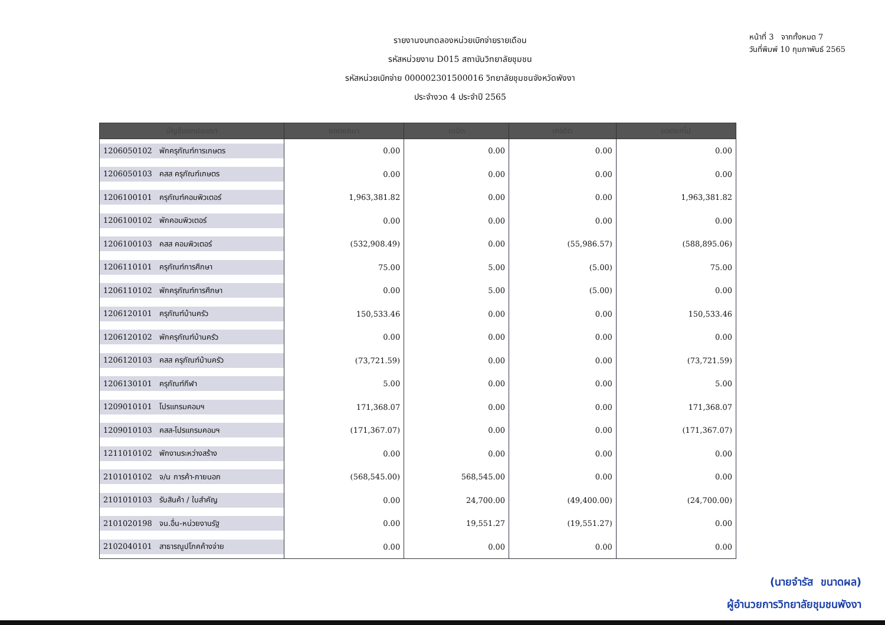รายงานงบทดลองหน่วยเบิกจ่ายรายเดือน
รหัสหน่วยงาน D015 สถาบันวิทยาลัยชุมชน
รหัสหน่วยเบิกจ่าย 000002301500016 วิทยาลัยชุมชนจังหวัดพังงา
ประจำงวด 4 ประจำปี 2565
หน้าที่ 3 จากทั้งหมด 7
วันที่พิมพ์ 10 กุมภาพันธ์ 2565
| บัญชีแยกประเภท | ยอดยกมา | เดบิต | เครดิต | ยอดยกไป |
| --- | --- | --- | --- | --- |
| 1206050102 พักครุภัณฑ์การเกษตร | 0.00 | 0.00 | 0.00 | 0.00 |
| 1206050103 คสส ครุภัณฑ์เกษตร | 0.00 | 0.00 | 0.00 | 0.00 |
| 1206100101 ครุภัณฑ์คอมพิวเตอร์ | 1,963,381.82 | 0.00 | 0.00 | 1,963,381.82 |
| 1206100102 พักคอมพิวเตอร์ | 0.00 | 0.00 | 0.00 | 0.00 |
| 1206100103 คสส คอมพิวเตอร์ | (532,908.49) | 0.00 | (55,986.57) | (588,895.06) |
| 1206110101 ครุภัณฑ์การศึกษา | 75.00 | 5.00 | (5.00) | 75.00 |
| 1206110102 พักครุภัณฑ์การศึกษา | 0.00 | 5.00 | (5.00) | 0.00 |
| 1206120101 ครุภัณฑ์บ้านครัว | 150,533.46 | 0.00 | 0.00 | 150,533.46 |
| 1206120102 พักครุภัณฑ์บ้านครัว | 0.00 | 0.00 | 0.00 | 0.00 |
| 1206120103 คสส ครุภัณฑ์บ้านครัว | (73,721.59) | 0.00 | 0.00 | (73,721.59) |
| 1206130101 ครุภัณฑ์กีฬา | 5.00 | 0.00 | 0.00 | 5.00 |
| 1209010101 โปรแกรมคอมฯ | 171,368.07 | 0.00 | 0.00 | 171,368.07 |
| 1209010103 คสส-โปรแกรมคอมฯ | (171,367.07) | 0.00 | 0.00 | (171,367.07) |
| 1211010102 พักงานระหว่างสร้าง | 0.00 | 0.00 | 0.00 | 0.00 |
| 2101010102 จ/น การค้า-ภายนอก | (568,545.00) | 568,545.00 | 0.00 | 0.00 |
| 2101010103 รับสินค้า / ใบสำคัญ | 0.00 | 24,700.00 | (49,400.00) | (24,700.00) |
| 2101020198 จน.อื่น-หน่วยงานรัฐ | 0.00 | 19,551.27 | (19,551.27) | 0.00 |
| 2102040101 สาธารณูปโภคค้างจ่าย | 0.00 | 0.00 | 0.00 | 0.00 |
(นายจำรัส ขนาดผล)
ผู้อำนวยการวิทยาลัยชุมชนพังงา